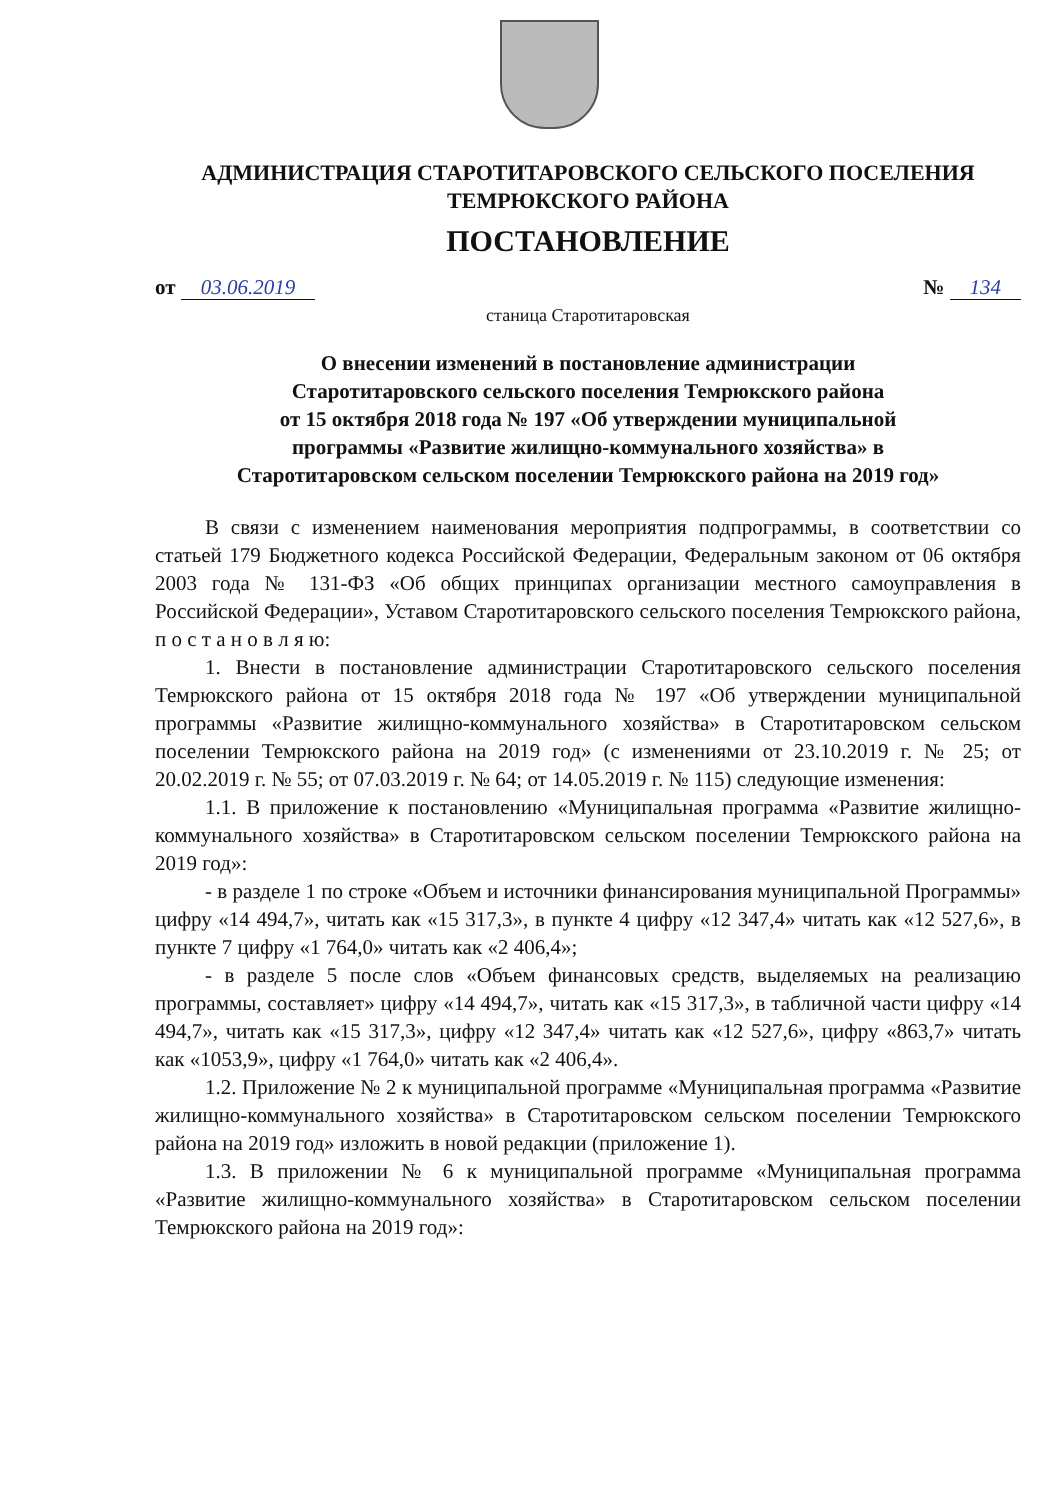АДМИНИСТРАЦИЯ СТАРОТИТАРОВСКОГО СЕЛЬСКОГО ПОСЕЛЕНИЯ
ТЕМРЮКСКОГО РАЙОНА
ПОСТАНОВЛЕНИЕ
от 03.06.2019 № 134
станица Старотитаровская
О внесении изменений в постановление администрации
Старотитаровского сельского поселения Темрюкского района
от 15 октября 2018 года № 197 «Об утверждении муниципальной
программы «Развитие жилищно-коммунального хозяйства» в
Старотитаровском сельском поселении Темрюкского района на 2019 год»
В связи с изменением наименования мероприятия подпрограммы, в соответствии со статьей 179 Бюджетного кодекса Российской Федерации, Федеральным законом от 06 октября 2003 года № 131-ФЗ «Об общих принципах организации местного самоуправления в Российской Федерации», Уставом Старотитаровского сельского поселения Темрюкского района, п о с т а н о в л я ю:
1. Внести в постановление администрации Старотитаровского сельского поселения Темрюкского района от 15 октября 2018 года № 197 «Об утверждении муниципальной программы «Развитие жилищно-коммунального хозяйства» в Старотитаровском сельском поселении Темрюкского района на 2019 год» (с изменениями от 23.10.2019 г. № 25; от 20.02.2019 г. № 55; от 07.03.2019 г. № 64; от 14.05.2019 г. № 115) следующие изменения:
1.1. В приложение к постановлению «Муниципальная программа «Развитие жилищно-коммунального хозяйства» в Старотитаровском сельском поселении Темрюкского района на 2019 год»:
- в разделе 1 по строке «Объем и источники финансирования муниципальной Программы» цифру «14 494,7», читать как «15 317,3», в пункте 4 цифру «12 347,4» читать как «12 527,6», в пункте 7 цифру «1 764,0» читать как «2 406,4»;
- в разделе 5 после слов «Объем финансовых средств, выделяемых на реализацию программы, составляет» цифру «14 494,7», читать как «15 317,3», в табличной части цифру «14 494,7», читать как «15 317,3», цифру «12 347,4» читать как «12 527,6», цифру «863,7» читать как «1053,9», цифру «1 764,0» читать как «2 406,4».
1.2. Приложение № 2 к муниципальной программе «Муниципальная программа «Развитие жилищно-коммунального хозяйства» в Старотитаровском сельском поселении Темрюкского района на 2019 год» изложить в новой редакции (приложение 1).
1.3. В приложении № 6 к муниципальной программе «Муниципальная программа «Развитие жилищно-коммунального хозяйства» в Старотитаровском сельском поселении Темрюкского района на 2019 год»: